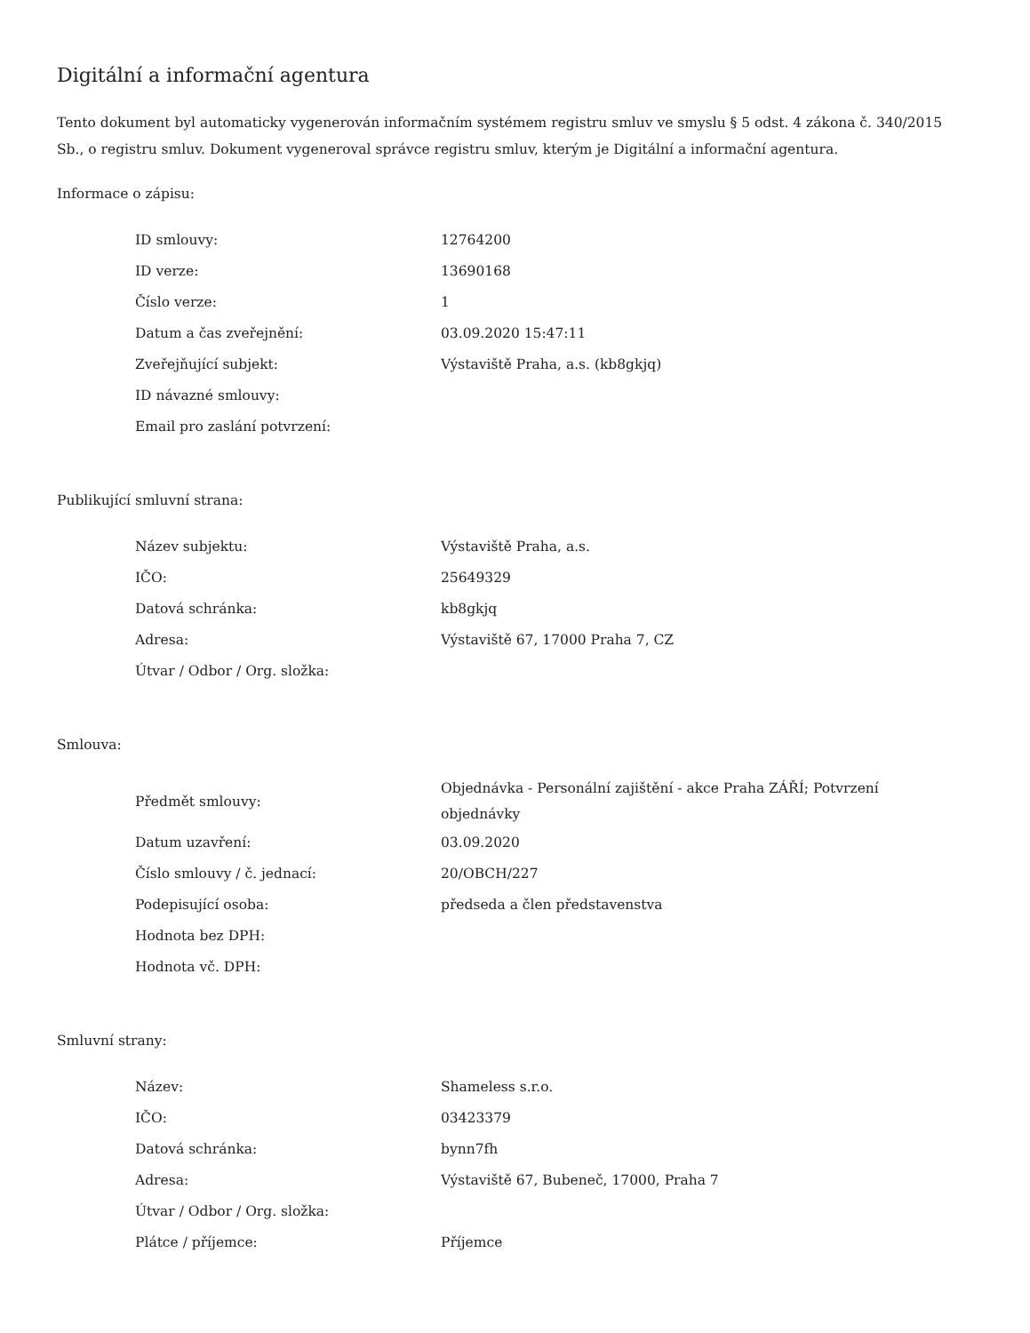Digitální a informační agentura
Tento dokument byl automaticky vygenerován informačním systémem registru smluv ve smyslu § 5 odst. 4 zákona č. 340/2015 Sb., o registru smluv. Dokument vygeneroval správce registru smluv, kterým je Digitální a informační agentura.
Informace o zápisu:
| ID smlouvy: | 12764200 |
| ID verze: | 13690168 |
| Číslo verze: | 1 |
| Datum a čas zveřejnění: | 03.09.2020 15:47:11 |
| Zveřejňující subjekt: | Výstaviště Praha, a.s. (kb8gkjq) |
| ID návazné smlouvy: | |
| Email pro zaslání potvrzení: | |
Publikující smluvní strana:
| Název subjektu: | Výstaviště Praha, a.s. |
| IČO: | 25649329 |
| Datová schránka: | kb8gkjq |
| Adresa: | Výstaviště 67, 17000 Praha 7, CZ |
| Útvar / Odbor / Org. složka: | |
Smlouva:
| Předmět smlouvy: | Objednávka - Personální zajištění - akce Praha ZÁŘÍ; Potvrzení objednávky |
| Datum uzavření: | 03.09.2020 |
| Číslo smlouvy / č. jednací: | 20/OBCH/227 |
| Podepisující osoba: | předseda a člen představenstva |
| Hodnota bez DPH: | |
| Hodnota vč. DPH: | |
Smluvní strany:
| Název: | Shameless s.r.o. |
| IČO: | 03423379 |
| Datová schránka: | bynn7fh |
| Adresa: | Výstaviště 67, Bubeneč, 17000, Praha 7 |
| Útvar / Odbor / Org. složka: | |
| Plátce / příjemce: | Příjemce |